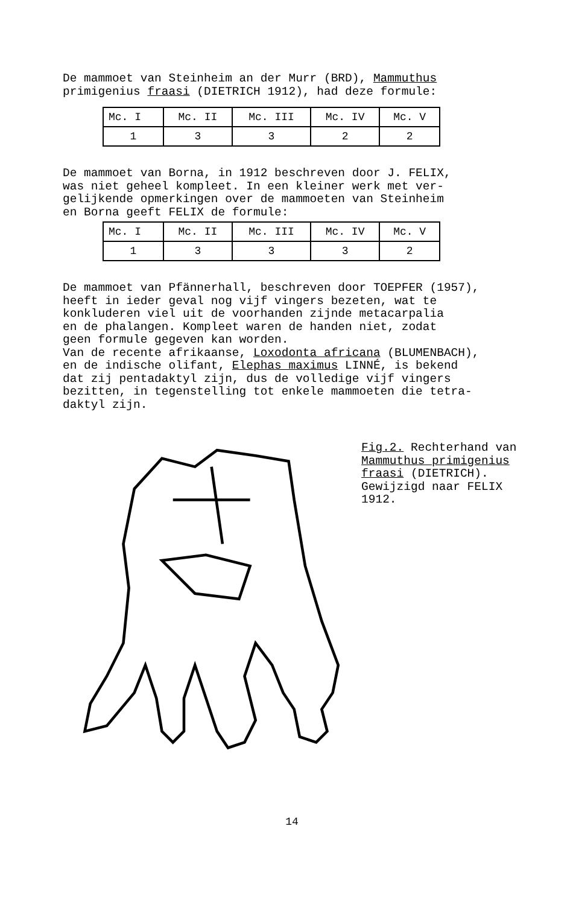De mammoet van Steinheim an der Murr (BRD), Mammuthus
primigenius fraasi (DIETRICH 1912), had deze formule:
| Mc. I | Mc. II | Mc. III | Mc. IV | Mc. V |
| 1 | 3 | 3 | 2 | 2 |
De mammoet van Borna, in 1912 beschreven door J. FELIX,
was niet geheel kompleet. In een kleiner werk met ver-
gelijkende opmerkingen over de mammoeten van Steinheim
en Borna geeft FELIX de formule:
| Mc. I | Mc. II | Mc. III | Mc. IV | Mc. V |
| 1 | 3 | 3 | 3 | 2 |
De mammoet van Pfännerhall, beschreven door TOEPFER (1957),
heeft in ieder geval nog vijf vingers bezeten, wat te
konkluderen viel uit de voorhanden zijnde metacarpalia
en de phalangen. Kompleet waren de handen niet, zodat
geen formule gegeven kan worden.
Van de recente afrikaanse, Loxodonta africana (BLUMENBACH),
en de indische olifant, Elephas maximus LINNÉ, is bekend
dat zij pentadaktyl zijn, dus de volledige vijf vingers
bezitten, in tegenstelling tot enkele mammoeten die tetra-
daktyl zijn.
Fig.2. Rechterhand van
Mammuthus primigenius
fraasi (DIETRICH).
Gewijzigd naar FELIX
1912.
14